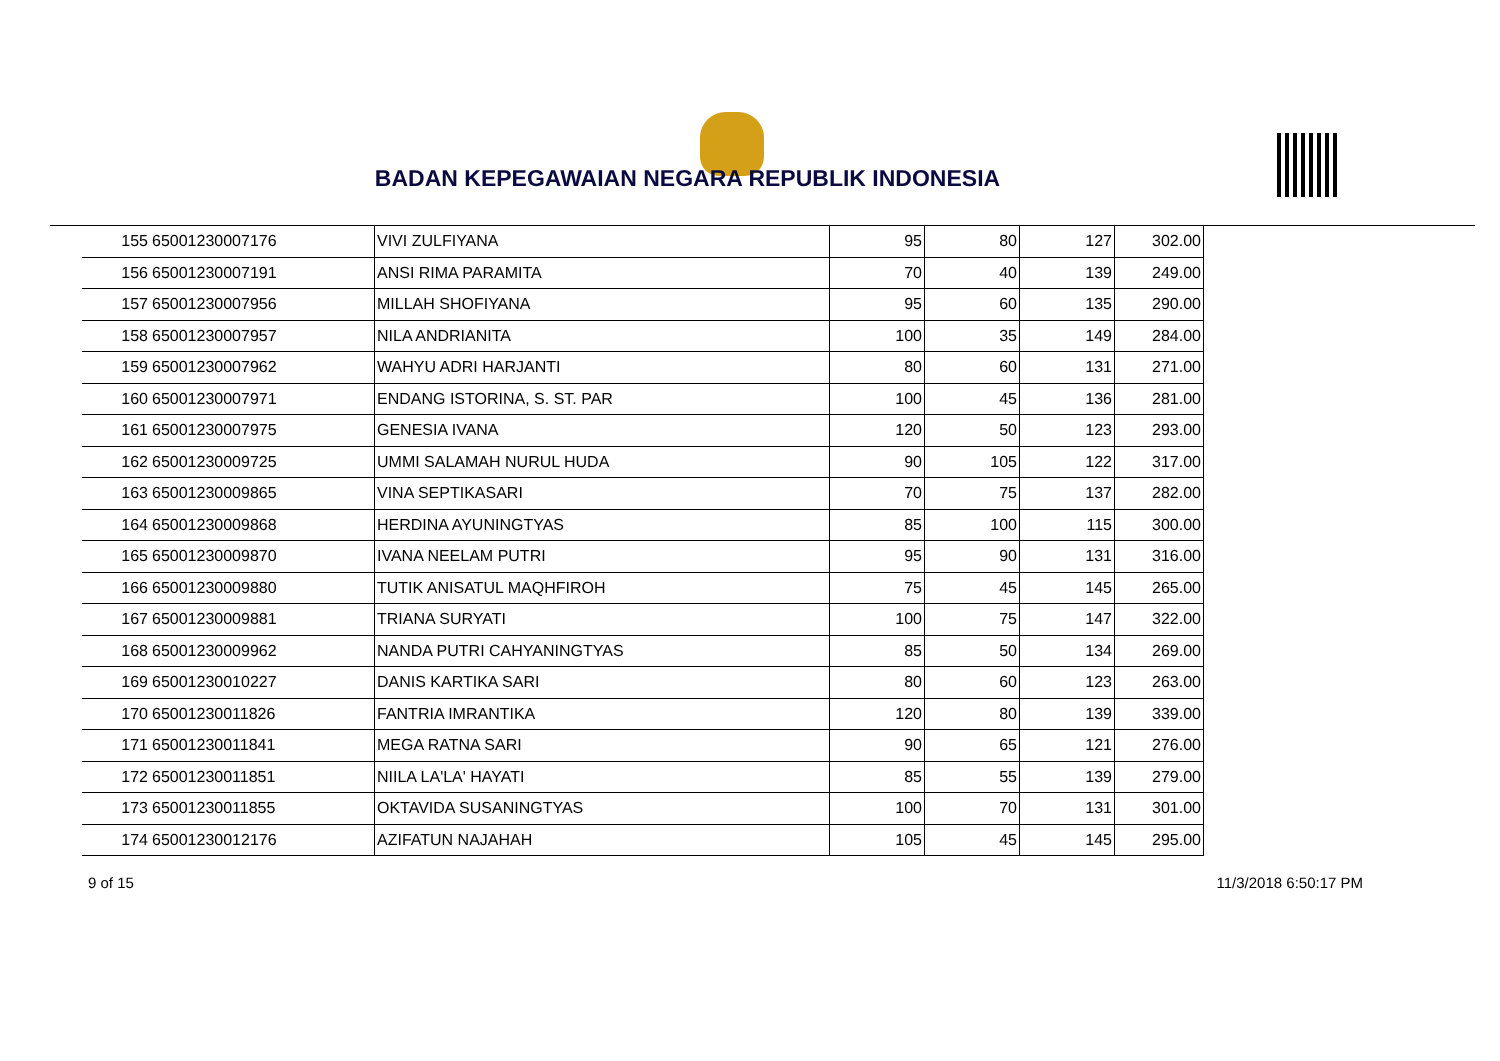BADAN KEPEGAWAIAN NEGARA REPUBLIK INDONESIA
| 155 | 65001230007176 | VIVI ZULFIYANA | 95 | 80 | 127 | 302.00 |
| 156 | 65001230007191 | ANSI RIMA PARAMITA | 70 | 40 | 139 | 249.00 |
| 157 | 65001230007956 | MILLAH SHOFIYANA | 95 | 60 | 135 | 290.00 |
| 158 | 65001230007957 | NILA ANDRIANITA | 100 | 35 | 149 | 284.00 |
| 159 | 65001230007962 | WAHYU ADRI HARJANTI | 80 | 60 | 131 | 271.00 |
| 160 | 65001230007971 | ENDANG ISTORINA, S. ST. PAR | 100 | 45 | 136 | 281.00 |
| 161 | 65001230007975 | GENESIA IVANA | 120 | 50 | 123 | 293.00 |
| 162 | 65001230009725 | UMMI SALAMAH NURUL HUDA | 90 | 105 | 122 | 317.00 |
| 163 | 65001230009865 | VINA SEPTIKASARI | 70 | 75 | 137 | 282.00 |
| 164 | 65001230009868 | HERDINA AYUNINGTYAS | 85 | 100 | 115 | 300.00 |
| 165 | 65001230009870 | IVANA NEELAM PUTRI | 95 | 90 | 131 | 316.00 |
| 166 | 65001230009880 | TUTIK ANISATUL MAQHFIROH | 75 | 45 | 145 | 265.00 |
| 167 | 65001230009881 | TRIANA SURYATI | 100 | 75 | 147 | 322.00 |
| 168 | 65001230009962 | NANDA PUTRI CAHYANINGTYAS | 85 | 50 | 134 | 269.00 |
| 169 | 65001230010227 | DANIS KARTIKA SARI | 80 | 60 | 123 | 263.00 |
| 170 | 65001230011826 | FANTRIA IMRANTIKA | 120 | 80 | 139 | 339.00 |
| 171 | 65001230011841 | MEGA RATNA SARI | 90 | 65 | 121 | 276.00 |
| 172 | 65001230011851 | NIILA LA'LA' HAYATI | 85 | 55 | 139 | 279.00 |
| 173 | 65001230011855 | OKTAVIDA SUSANINGTYAS | 100 | 70 | 131 | 301.00 |
| 174 | 65001230012176 | AZIFATUN NAJAHAH | 105 | 45 | 145 | 295.00 |
9 of 15 11/3/2018 6:50:17 PM